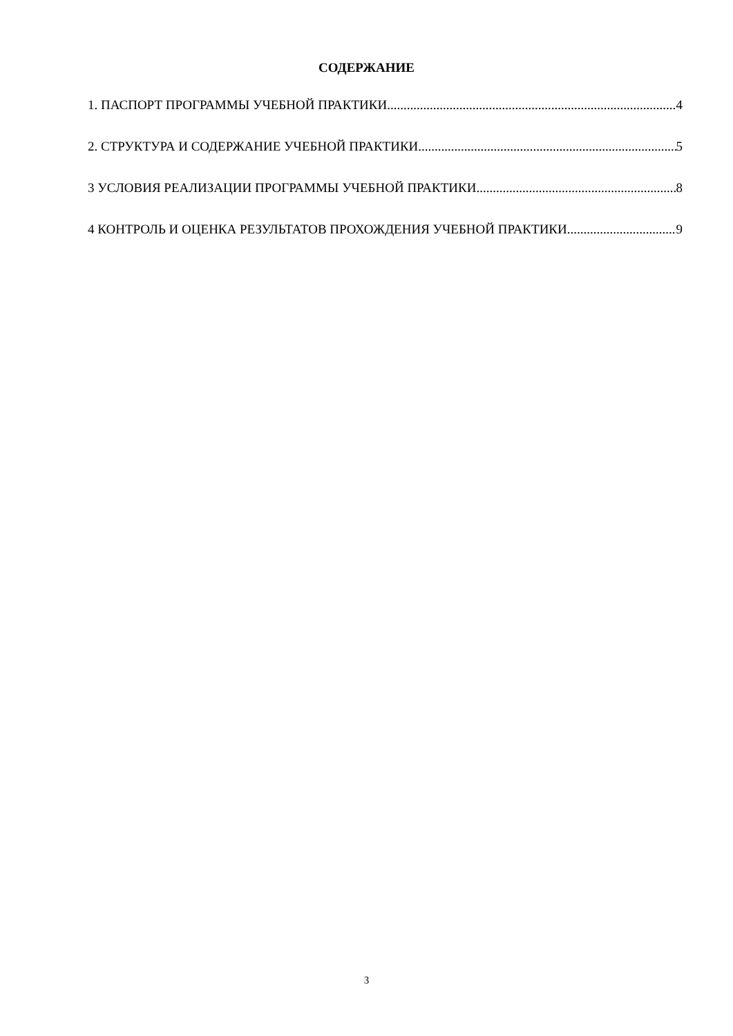СОДЕРЖАНИЕ
1. ПАСПОРТ ПРОГРАММЫ УЧЕБНОЙ ПРАКТИКИ 4
2. СТРУКТУРА И СОДЕРЖАНИЕ УЧЕБНОЙ ПРАКТИКИ 5
3 УСЛОВИЯ РЕАЛИЗАЦИИ ПРОГРАММЫ УЧЕБНОЙ ПРАКТИКИ 8
4 КОНТРОЛЬ И ОЦЕНКА РЕЗУЛЬТАТОВ ПРОХОЖДЕНИЯ УЧЕБНОЙ ПРАКТИКИ 9
3